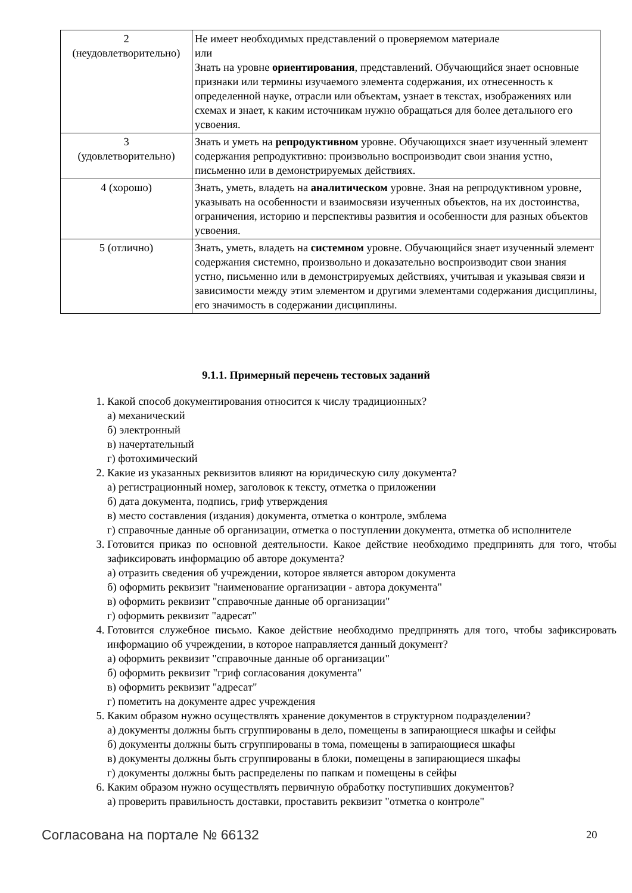| 2 (неудовлетворительно) | Не имеет необходимых представлений о проверяемом материале или Знать на уровне ориентирования , представлений. Обучающийся знает основные признаки или термины изучаемого элемента содержания, их отнесенность к определенной науке, отрасли или объектам, узнает в текстах, изображениях или схемах и знает, к каким источникам нужно обращаться для более детального его усвоения. |
| 3 (удовлетворительно) | Знать и уметь на репродуктивном уровне. Обучающихся знает изученный элемент содержания репродуктивно: произвольно воспроизводит свои знания устно, письменно или в демонстрируемых действиях. |
| 4 (хорошо) | Знать, уметь, владеть на аналитическом уровне. Зная на репродуктивном уровне, указывать на особенности и взаимосвязи изученных объектов, на их достоинства, ограничения, историю и перспективы развития и особенности для разных объектов усвоения. |
| 5 (отлично) | Знать, уметь, владеть на системном уровне. Обучающийся знает изученный элемент содержания системно, произвольно и доказательно воспроизводит свои знания устно, письменно или в демонстрируемых действиях, учитывая и указывая связи и зависимости между этим элементом и другими элементами содержания дисциплины, его значимость в содержании дисциплины. |
9.1.1. Примерный перечень тестовых заданий
1. Какой способ документирования относится к числу традиционных?
а) механический
б) электронный
в) начертательный
г) фотохимический
2. Какие из указанных реквизитов влияют на юридическую силу документа?
а) регистрационный номер, заголовок к тексту, отметка о приложении
б) дата документа, подпись, гриф утверждения
в) место составления (издания) документа, отметка о контроле, эмблема
г) справочные данные об организации, отметка о поступлении документа, отметка об исполнителе
3. Готовится приказ по основной деятельности. Какое действие необходимо предпринять для того, чтобы зафиксировать информацию об авторе документа?
а) отразить сведения об учреждении, которое является автором документа
б) оформить реквизит "наименование организации - автора документа"
в) оформить реквизит "справочные данные об организации"
г) оформить реквизит "адресат"
4. Готовится служебное письмо. Какое действие необходимо предпринять для того, чтобы зафиксировать информацию об учреждении, в которое направляется данный документ?
а) оформить реквизит "справочные данные об организации"
б) оформить реквизит "гриф согласования документа"
в) оформить реквизит "адресат"
г) пометить на документе адрес учреждения
5. Каким образом нужно осуществлять хранение документов в структурном подразделении?
а) документы должны быть сгруппированы в дело, помещены в запирающиеся шкафы и сейфы
б) документы должны быть сгруппированы в тома, помещены в запирающиеся шкафы
в) документы должны быть сгруппированы в блоки, помещены в запирающиеся шкафы
г) документы должны быть распределены по папкам и помещены в сейфы
6. Каким образом нужно осуществлять первичную обработку поступивших документов?
а) проверить правильность доставки, проставить реквизит "отметка о контроле"
Согласована на портале № 66132 20